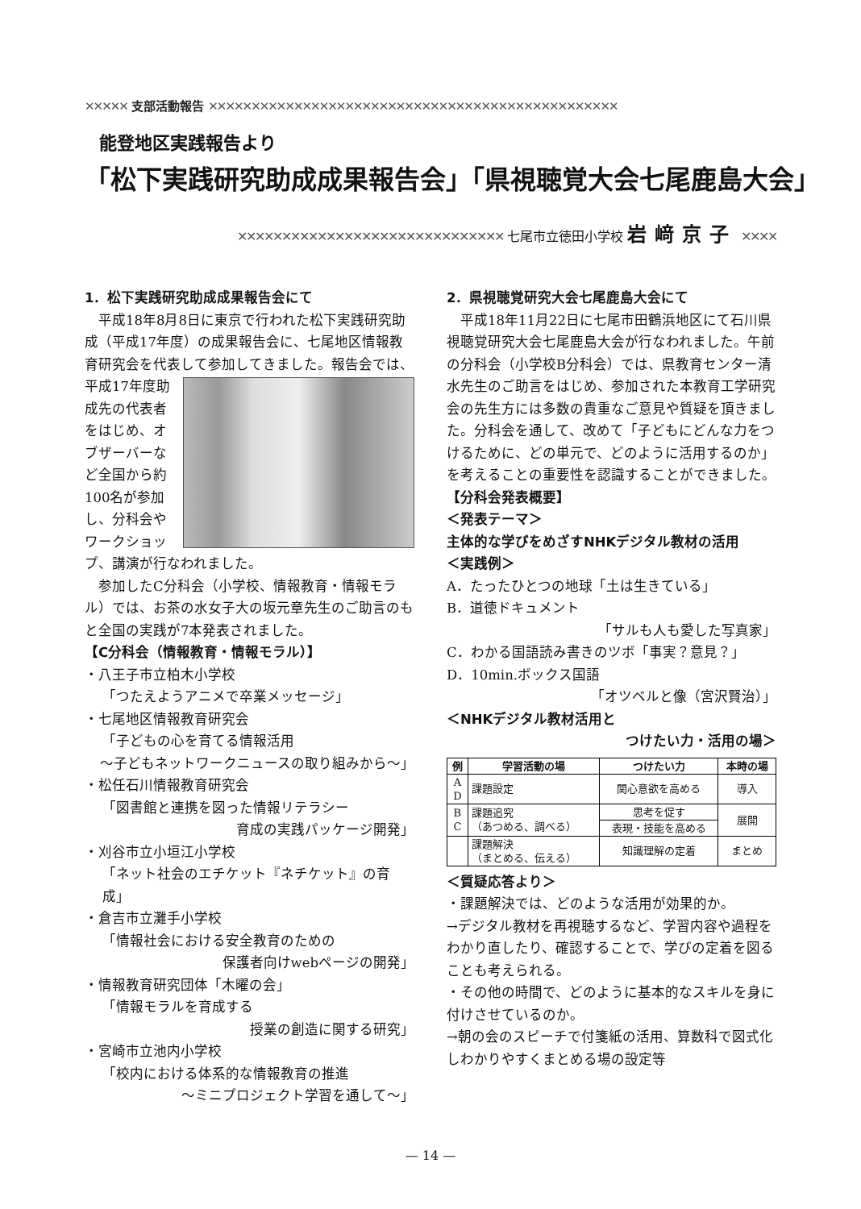✕✕✕✕✕ 支部活動報告 ✕✕✕✕✕✕✕✕✕✕✕✕✕✕✕✕✕✕✕✕✕✕✕✕✕✕✕✕✕✕✕✕✕✕✕✕✕✕✕✕✕✕✕✕✕✕✕✕
能登地区実践報告より
「松下実践研究助成成果報告会」「県視聴覚大会七尾鹿島大会」
✕✕✕✕✕✕✕✕✕✕✕✕✕✕✕✕✕✕✕✕✕✕✕✕✕✕✕✕✕✕ 七尾市立徳田小学校 岩﨑京子 ✕✕✕✕
1．松下実践研究助成成果報告会にて
　平成18年8月8日に東京で行われた松下実践研究助成（平成17年度）の成果報告会に、七尾地区情報教育研究会を代表して参加してきました。 報告会では、平成17年度助成先の代表者をはじめ、オブザーバーなど全国から約100名が参加し、分科会やワークショップ、講演が行なわれました。
　参加したC分科会（小学校、情報教育・情報モラル）では、お茶の水女子大の坂元章先生のご助言のもと全国の実践が7本発表されました。
【C分科会（情報教育・情報モラル）】
・八王子市立柏木小学校
「つたえようアニメで卒業メッセージ」
・七尾地区情報教育研究会
「子どもの心を育てる情報活用
～子どもネットワークニュースの取り組みから～」
・松任石川情報教育研究会
「図書館と連携を図った情報リテラシー
育成の実践パッケージ開発」
・刈谷市立小垣江小学校
「ネット社会のエチケット『ネチケット』の育成」
・倉吉市立灘手小学校
「情報社会における安全教育のための
保護者向けwebページの開発」
・情報教育研究団体「木曜の会」
「情報モラルを育成する
授業の創造に関する研究」
・宮崎市立池内小学校
「校内における体系的な情報教育の推進
～ミニプロジェクト学習を通して～」
2．県視聴覚研究大会七尾鹿島大会にて
　平成18年11月22日に七尾市田鶴浜地区にて石川県視聴覚研究大会七尾鹿島大会が行なわれました。午前の分科会（小学校B分科会）では、県教育センター清水先生のご助言をはじめ、参加された本教育工学研究会の先生方には多数の貴重なご意見や質疑を頂きました。分科会を通して、改めて「子どもにどんな力をつけるために、どの単元で、どのように活用するのか」を考えることの重要性を認識することができました。
【分科会発表概要】
＜発表テーマ＞
主体的な学びをめざすNHKデジタル教材の活用
＜実践例＞
A．たったひとつの地球「土は生きている」
B．道徳ドキュメント
「サルも人も愛した写真家」
C．わかる国語読み書きのツボ「事実？意見？」
D．10min.ボックス国語
「オツベルと像（宮沢賢治）」
＜NHKデジタル教材活用と
つけたい力・活用の場＞
| 例 | 学習活動の場 | つけたい力 | 本時の場 |
| --- | --- | --- | --- |
| A D | 課題設定 | 関心意欲を高める | 導入 |
| B C | 課題追究 （あつめる、調べる） | 思考を促す | 展開 |
| | | 表現・技能を高める | |
| | 課題解決 （まとめる、伝える） | 知識理解の定着 | まとめ |
＜質疑応答より＞
・課題解決では、どのような活用が効果的か。
→デジタル教材を再視聴するなど、学習内容や過程をわかり直したり、確認することで、学びの定着を図ることも考えられる。
・その他の時間で、どのように基本的なスキルを身に付けさせているのか。
→朝の会のスピーチで付箋紙の活用、算数科で図式化しわかりやすくまとめる場の設定等
— 14 —